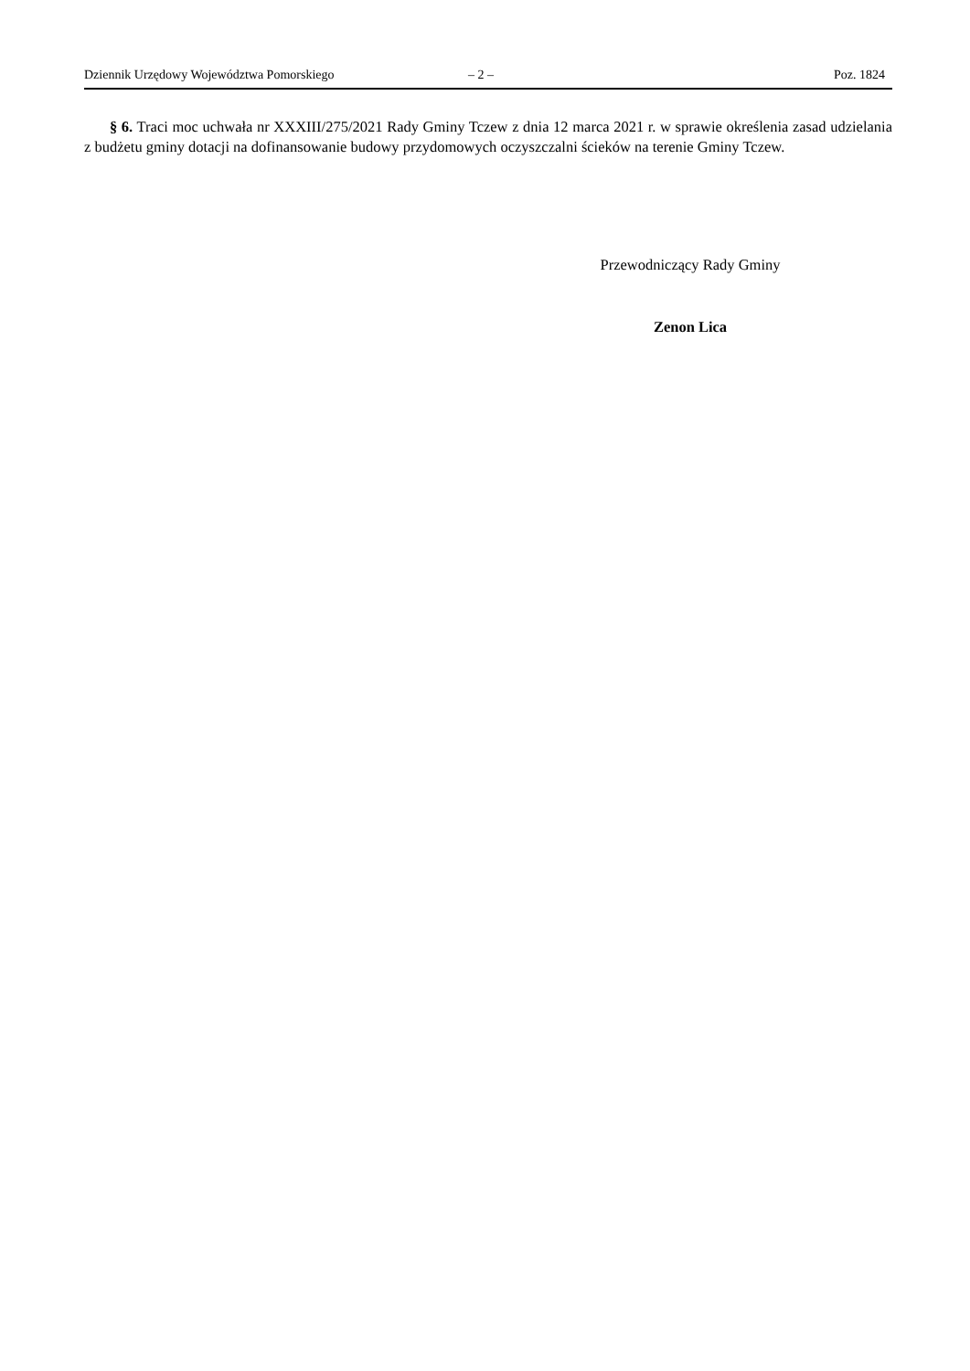Dziennik Urzędowy Województwa Pomorskiego – 2 – Poz. 1824
§ 6. Traci moc uchwała nr XXXIII/275/2021 Rady Gminy Tczew z dnia 12 marca 2021 r. w sprawie określenia zasad udzielania z budżetu gminy dotacji na dofinansowanie budowy przydomowych oczyszczalni ścieków na terenie Gminy Tczew.
Przewodniczący Rady Gminy
Zenon Lica